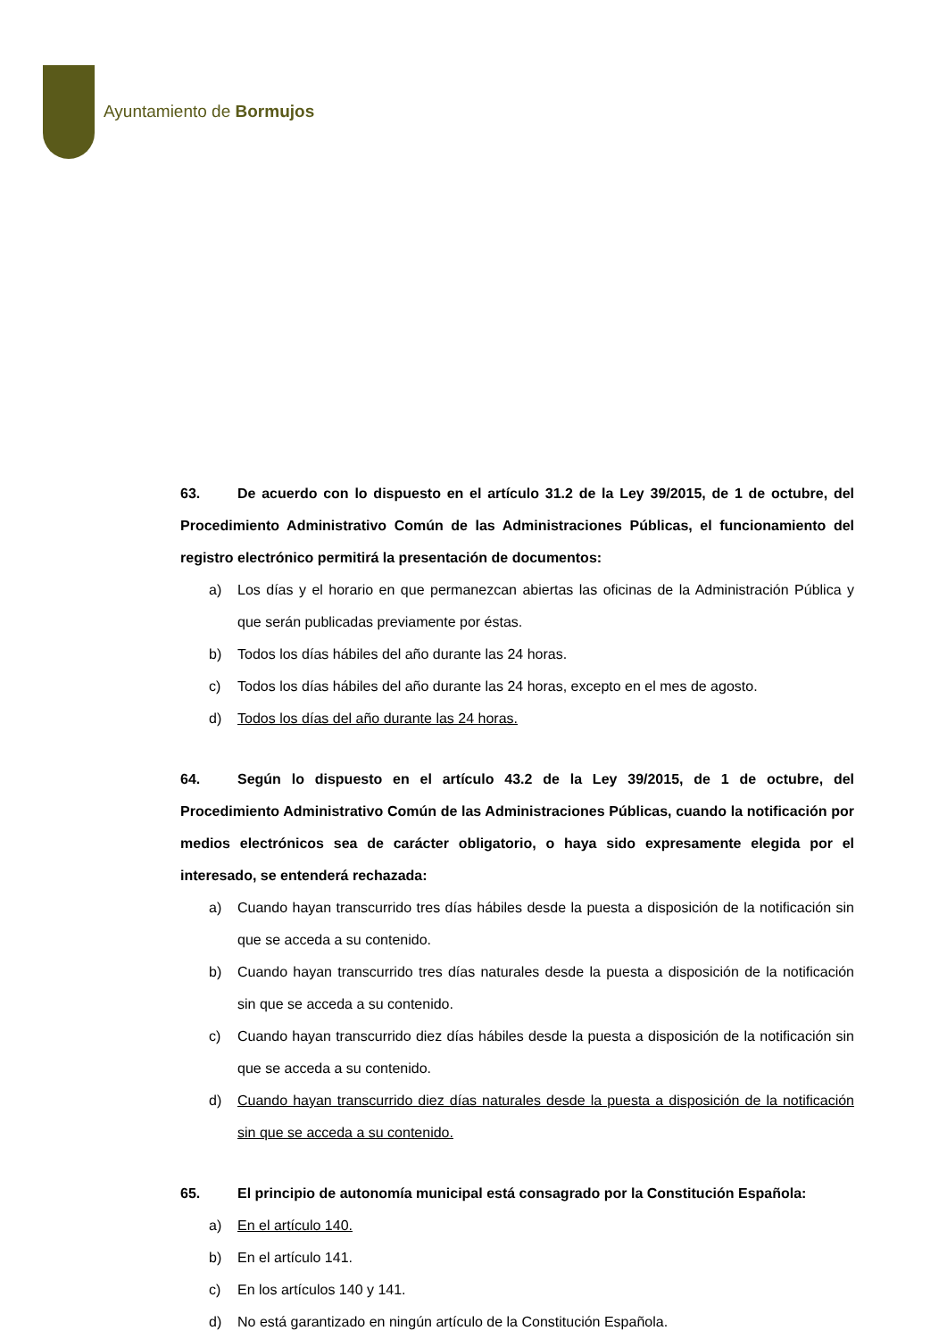Ayuntamiento de Bormujos
63. De acuerdo con lo dispuesto en el artículo 31.2 de la Ley 39/2015, de 1 de octubre, del Procedimiento Administrativo Común de las Administraciones Públicas, el funcionamiento del registro electrónico permitirá la presentación de documentos:
a) Los días y el horario en que permanezcan abiertas las oficinas de la Administración Pública y que serán publicadas previamente por éstas.
b) Todos los días hábiles del año durante las 24 horas.
c) Todos los días hábiles del año durante las 24 horas, excepto en el mes de agosto.
d) Todos los días del año durante las 24 horas.
64. Según lo dispuesto en el artículo 43.2 de la Ley 39/2015, de 1 de octubre, del Procedimiento Administrativo Común de las Administraciones Públicas, cuando la notificación por medios electrónicos sea de carácter obligatorio, o haya sido expresamente elegida por el interesado, se entenderá rechazada:
a) Cuando hayan transcurrido tres días hábiles desde la puesta a disposición de la notificación sin que se acceda a su contenido.
b) Cuando hayan transcurrido tres días naturales desde la puesta a disposición de la notificación sin que se acceda a su contenido.
c) Cuando hayan transcurrido diez días hábiles desde la puesta a disposición de la notificación sin que se acceda a su contenido.
d) Cuando hayan transcurrido diez días naturales desde la puesta a disposición de la notificación sin que se acceda a su contenido.
65. El principio de autonomía municipal está consagrado por la Constitución Española:
a) En el artículo 140.
b) En el artículo 141.
c) En los artículos 140 y 141.
d) No está garantizado en ningún artículo de la Constitución Española.